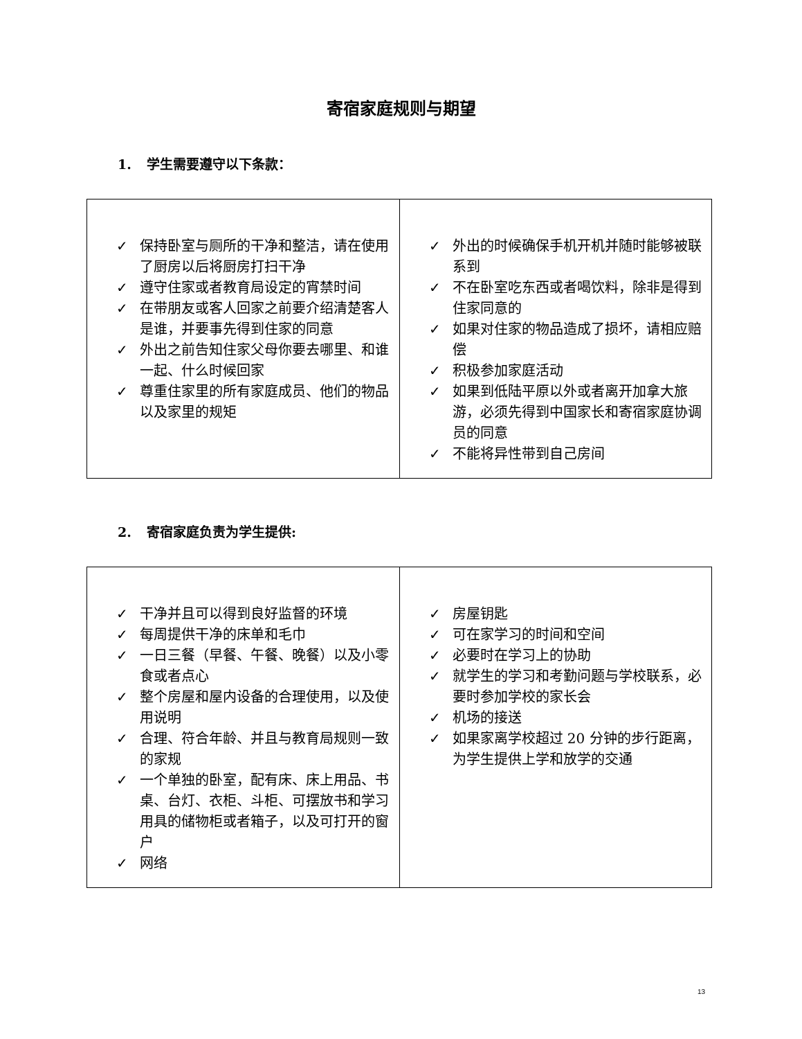寄宿家庭规则与期望
1. 学生需要遵守以下条款：
| ✓ 保持卧室与厕所的干净和整洁，请在使用了厨房以后将厨房打扫干净 ✓ 遵守住家或者教育局设定的宵禁时间 ✓ 在带朋友或客人回家之前要介绍清楚客人是谁，并要事先得到住家的同意 ✓ 外出之前告知住家父母你要去哪里、和谁一起、什么时候回家 ✓ 尊重住家里的所有家庭成员、他们的物品以及家里的规矩 | ✓ 外出的时候确保手机开机并随时能够被联系到 ✓ 不在卧室吃东西或者喝饮料，除非是得到住家同意的 ✓ 如果对住家的物品造成了损坏，请相应赔偿 ✓ 积极参加家庭活动 ✓ 如果到低陆平原以外或者离开加拿大旅游，必须先得到中国家长和寄宿家庭协调员的同意 ✓ 不能将异性带到自己房间 |
2. 寄宿家庭负责为学生提供:
| ✓ 干净并且可以得到良好监督的环境 ✓ 每周提供干净的床单和毛巾 ✓ 一日三餐（早餐、午餐、晚餐）以及小零食或者点心 ✓ 整个房屋和屋内设备的合理使用，以及使用说明 ✓ 合理、符合年龄、并且与教育局规则一致的家规 ✓ 一个单独的卧室，配有床、床上用品、书桌、台灯、衣柜、斗柜、可摆放书和学习用具的储物柜或者箱子，以及可打开的窗户 ✓ 网络 | ✓ 房屋钥匙 ✓ 可在家学习的时间和空间 ✓ 必要时在学习上的协助 ✓ 就学生的学习和考勤问题与学校联系，必要时参加学校的家长会 ✓ 机场的接送 ✓ 如果家离学校超过 20 分钟的步行距离，为学生提供上学和放学的交通 |
13